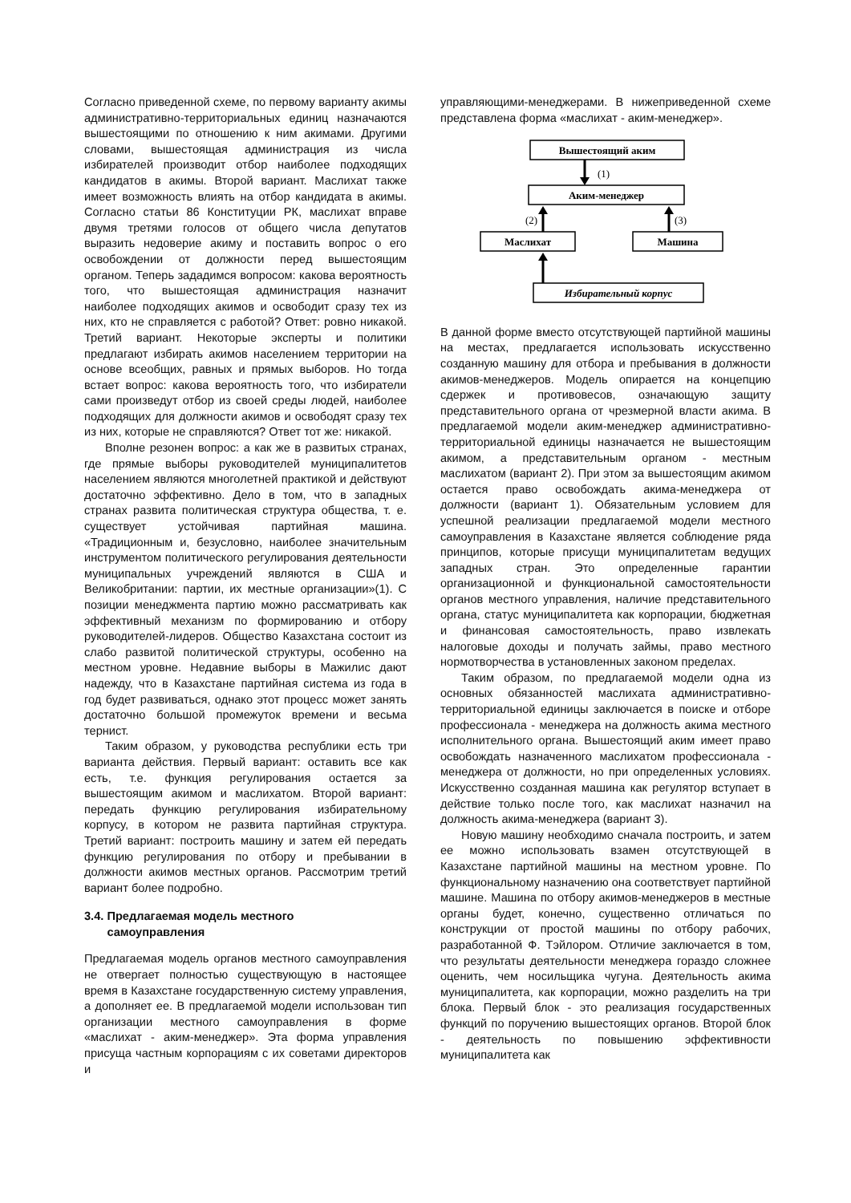Согласно приведенной схеме, по первому варианту акимы административно-территориальных единиц назначаются вышестоящими по отношению к ним акимами. Другими словами, вышестоящая администрация из числа избирателей производит отбор наиболее подходящих кандидатов в акимы. Второй вариант. Маслихат также имеет возможность влиять на отбор кандидата в акимы. Согласно статьи 86 Конституции РК, маслихат вправе двумя третями голосов от общего числа депутатов выразить недоверие акиму и поставить вопрос о его освобождении от должности перед вышестоящим органом. Теперь зададимся вопросом: какова вероятность того, что вышестоящая администрация назначит наиболее подходящих акимов и освободит сразу тех из них, кто не справляется с работой? Ответ: ровно никакой. Третий вариант. Некоторые эксперты и политики предлагают избирать акимов населением территории на основе всеобщих, равных и прямых выборов. Но тогда встает вопрос: какова вероятность того, что избиратели сами произведут отбор из своей среды людей, наиболее подходящих для должности акимов и освободят сразу тех из них, которые не справляются? Ответ тот же: никакой.
Вполне резонен вопрос: а как же в развитых странах, где прямые выборы руководителей муниципалитетов населением являются многолетней практикой и действуют достаточно эффективно. Дело в том, что в западных странах развита политическая структура общества, т. е. существует устойчивая партийная машина. «Традиционным и, безусловно, наиболее значительным инструментом политического регулирования деятельности муниципальных учреждений являются в США и Великобритании: партии, их местные организации»(1). С позиции менеджмента партию можно рассматривать как эффективный механизм по формированию и отбору руководителей-лидеров. Общество Казахстана состоит из слабо развитой политической структуры, особенно на местном уровне. Недавние выборы в Мажилис дают надежду, что в Казахстане партийная система из года в год будет развиваться, однако этот процесс может занять достаточно большой промежуток времени и весьма тернист.
Таким образом, у руководства республики есть три варианта действия. Первый вариант: оставить все как есть, т.е. функция регулирования остается за вышестоящим акимом и маслихатом. Второй вариант: передать функцию регулирования избирательному корпусу, в котором не развита партийная структура. Третий вариант: построить машину и затем ей передать функцию регулирования по отбору и пребывании в должности акимов местных органов. Рассмотрим третий вариант более подробно.
3.4. Предлагаемая модель местного
самоуправления
Предлагаемая модель органов местного самоуправления не отвергает полностью существующую в настоящее время в Казахстане государственную систему управления, а дополняет ее. В предлагаемой модели использован тип организации местного самоуправления в форме «маслихат - аким-менеджер». Эта форма управления присуща частным корпорациям с их советами директоров и
управляющими-менеджерами. В нижеприведенной схеме представлена форма «маслихат - аким-менеджер».
Вышестоящий аким
(1)
Аким-менеджер
(2)
(3)
Маслихат
Машина
Избирательный корпус
В данной форме вместо отсутствующей партийной машины на местах, предлагается использовать искусственно созданную машину для отбора и пребывания в должности акимов-менеджеров. Модель опирается на концепцию сдержек и противовесов, означающую защиту представительного органа от чрезмерной власти акима. В предлагаемой модели аким-менеджер административно-территориальной единицы назначается не вышестоящим акимом, а представительным органом - местным маслихатом (вариант 2). При этом за вышестоящим акимом остается право освобождать акима-менеджера от должности (вариант 1). Обязательным условием для успешной реализации предлагаемой модели местного самоуправления в Казахстане является соблюдение ряда принципов, которые присущи муниципалитетам ведущих западных стран. Это определенные гарантии организационной и функциональной самостоятельности органов местного управления, наличие представительного органа, статус муниципалитета как корпорации, бюджетная и финансовая самостоятельность, право извлекать налоговые доходы и получать займы, право местного нормотворчества в установленных законом пределах.
Таким образом, по предлагаемой модели одна из основных обязанностей маслихата административно-территориальной единицы заключается в поиске и отборе профессионала - менеджера на должность акима местного исполнительного органа. Вышестоящий аким имеет право освобождать назначенного маслихатом профессионала - менеджера от должности, но при определенных условиях. Искусственно созданная машина как регулятор вступает в действие только после того, как маслихат назначил на должность акима-менеджера (вариант 3).
Новую машину необходимо сначала построить, и затем ее можно использовать взамен отсутствующей в Казахстане партийной машины на местном уровне. По функциональному назначению она соответствует партийной машине. Машина по отбору акимов-менеджеров в местные органы будет, конечно, существенно отличаться по конструкции от простой машины по отбору рабочих, разработанной Ф. Тэйлором. Отличие заключается в том, что результаты деятельности менеджера гораздо сложнее оценить, чем носильщика чугуна. Деятельность акима муниципалитета, как корпорации, можно разделить на три блока. Первый блок - это реализация государственных функций по поручению вышестоящих органов. Второй блок - деятельность по повышению эффективности муниципалитета как